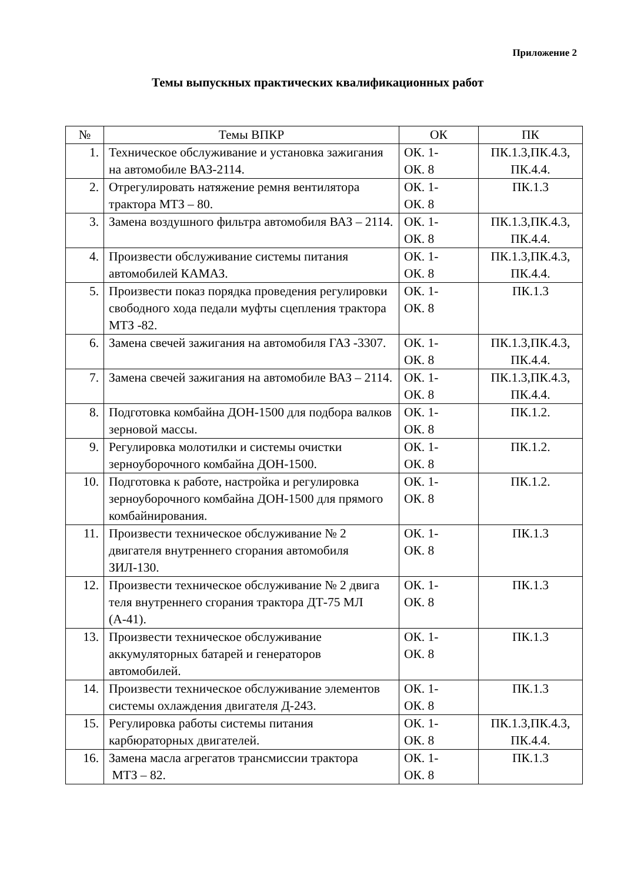Приложение 2
Темы выпускных практических квалификационных работ
| № | Темы ВПКР | ОК | ПК |
| --- | --- | --- | --- |
| 1. | Техническое обслуживание и установка зажигания на автомобиле ВАЗ-2114. | ОК. 1- ОК. 8 | ПК.1.3,ПК.4.3, ПК.4.4. |
| 2. | Отрегулировать натяжение ремня вентилятора трактора МТЗ – 80. | ОК. 1- ОК. 8 | ПК.1.3 |
| 3. | Замена воздушного фильтра автомобиля ВАЗ – 2114. | ОК. 1- ОК. 8 | ПК.1.3,ПК.4.3, ПК.4.4. |
| 4. | Произвести обслуживание системы питания автомобилей КАМАЗ. | ОК. 1- ОК. 8 | ПК.1.3,ПК.4.3, ПК.4.4. |
| 5. | Произвести показ порядка проведения регулировки свободного хода педали муфты сцепления трактора МТЗ -82. | ОК. 1- ОК. 8 | ПК.1.3 |
| 6. | Замена свечей зажигания на автомобиля ГАЗ -3307. | ОК. 1- ОК. 8 | ПК.1.3,ПК.4.3, ПК.4.4. |
| 7. | Замена свечей зажигания на автомобиле ВАЗ – 2114. | ОК. 1- ОК. 8 | ПК.1.3,ПК.4.3, ПК.4.4. |
| 8. | Подготовка комбайна ДОН-1500 для подбора валков зерновой массы. | ОК. 1- ОК. 8 | ПК.1.2. |
| 9. | Регулировка молотилки и системы очистки зерноуборочного комбайна ДОН-1500. | ОК. 1- ОК. 8 | ПК.1.2. |
| 10. | Подготовка к работе, настройка и регулировка зерноуборочного комбайна ДОН-1500 для прямого комбайнирования. | ОК. 1- ОК. 8 | ПК.1.2. |
| 11. | Произвести техническое обслуживание № 2 двигателя внутреннего сгорания автомобиля ЗИЛ-130. | ОК. 1- ОК. 8 | ПК.1.3 |
| 12. | Произвести техническое обслуживание № 2 двига теля внутреннего сгорания трактора ДТ-75 МЛ (А-41). | ОК. 1- ОК. 8 | ПК.1.3 |
| 13. | Произвести техническое обслуживание аккумуляторных батарей и генераторов автомобилей. | ОК. 1- ОК. 8 | ПК.1.3 |
| 14. | Произвести техническое обслуживание элементов системы охлаждения двигателя Д-243. | ОК. 1- ОК. 8 | ПК.1.3 |
| 15. | Регулировка работы системы питания карбюраторных двигателей. | ОК. 1- ОК. 8 | ПК.1.3,ПК.4.3, ПК.4.4. |
| 16. | Замена масла агрегатов трансмиссии трактора МТЗ – 82. | ОК. 1- ОК. 8 | ПК.1.3 |